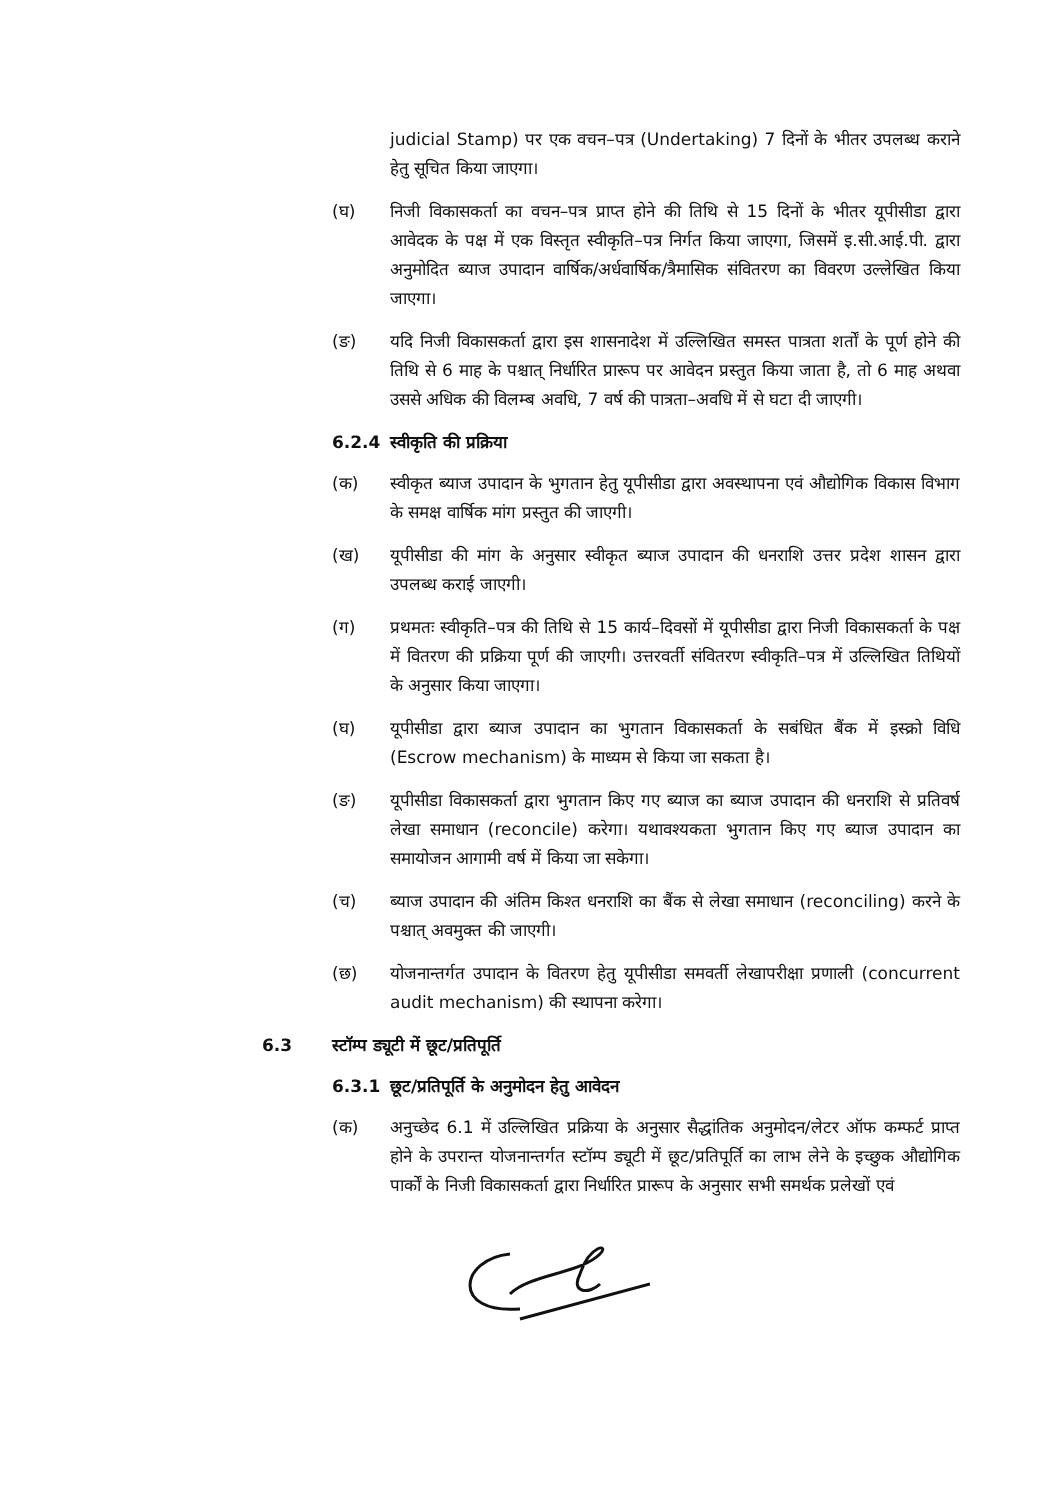judicial Stamp) पर एक वचन–पत्र (Undertaking) 7 दिनों के भीतर उपलब्ध कराने हेतु सूचित किया जाएगा।
(घ) निजी विकासकर्ता का वचन–पत्र प्राप्त होने की तिथि से 15 दिनों के भीतर यूपीसीडा द्वारा आवेदक के पक्ष में एक विस्तृत स्वीकृति–पत्र निर्गत किया जाएगा, जिसमें इ.सी.आई.पी. द्वारा अनुमोदित ब्याज उपादान वार्षिक/अर्धवार्षिक/त्रैमासिक संवितरण का विवरण उल्लेखित किया जाएगा।
(ङ) यदि निजी विकासकर्ता द्वारा इस शासनादेश में उल्लिखित समस्त पात्रता शर्तों के पूर्ण होने की तिथि से 6 माह के पश्चात् निर्धारित प्रारूप पर आवेदन प्रस्तुत किया जाता है, तो 6 माह अथवा उससे अधिक की विलम्ब अवधि, 7 वर्ष की पात्रता–अवधि में से घटा दी जाएगी।
6.2.4 स्वीकृति की प्रक्रिया
(क) स्वीकृत ब्याज उपादान के भुगतान हेतु यूपीसीडा द्वारा अवस्थापना एवं औद्योगिक विकास विभाग के समक्ष वार्षिक मांग प्रस्तुत की जाएगी।
(ख) यूपीसीडा की मांग के अनुसार स्वीकृत ब्याज उपादान की धनराशि उत्तर प्रदेश शासन द्वारा उपलब्ध कराई जाएगी।
(ग) प्रथमतः स्वीकृति–पत्र की तिथि से 15 कार्य–दिवसों में यूपीसीडा द्वारा निजी विकासकर्ता के पक्ष में वितरण की प्रक्रिया पूर्ण की जाएगी। उत्तरवर्ती संवितरण स्वीकृति–पत्र में उल्लिखित तिथियों के अनुसार किया जाएगा।
(घ) यूपीसीडा द्वारा ब्याज उपादान का भुगतान विकासकर्ता के सबंधित बैंक में इस्क्रो विधि (Escrow mechanism) के माध्यम से किया जा सकता है।
(ङ) यूपीसीडा विकासकर्ता द्वारा भुगतान किए गए ब्याज का ब्याज उपादान की धनराशि से प्रतिवर्ष लेखा समाधान (reconcile) करेगा। यथावश्यकता भुगतान किए गए ब्याज उपादान का समायोजन आगामी वर्ष में किया जा सकेगा।
(च) ब्याज उपादान की अंतिम किश्त धनराशि का बैंक से लेखा समाधान (reconciling) करने के पश्चात् अवमुक्त की जाएगी।
(छ) योजनान्तर्गत उपादान के वितरण हेतु यूपीसीडा समवर्ती लेखापरीक्षा प्रणाली (concurrent audit mechanism) की स्थापना करेगा।
6.3 स्टॉम्प ड्यूटी में छूट/प्रतिपूर्ति
6.3.1 छूट/प्रतिपूर्ति के अनुमोदन हेतु आवेदन
(क) अनुच्छेद 6.1 में उल्लिखित प्रक्रिया के अनुसार सैद्धांतिक अनुमोदन/लेटर ऑफ कम्फर्ट प्राप्त होने के उपरान्त योजनान्तर्गत स्टॉम्प ड्यूटी में छूट/प्रतिपूर्ति का लाभ लेने के इच्छुक औद्योगिक पार्कों के निजी विकासकर्ता द्वारा निर्धारित प्रारूप के अनुसार सभी समर्थक प्रलेखों एवं